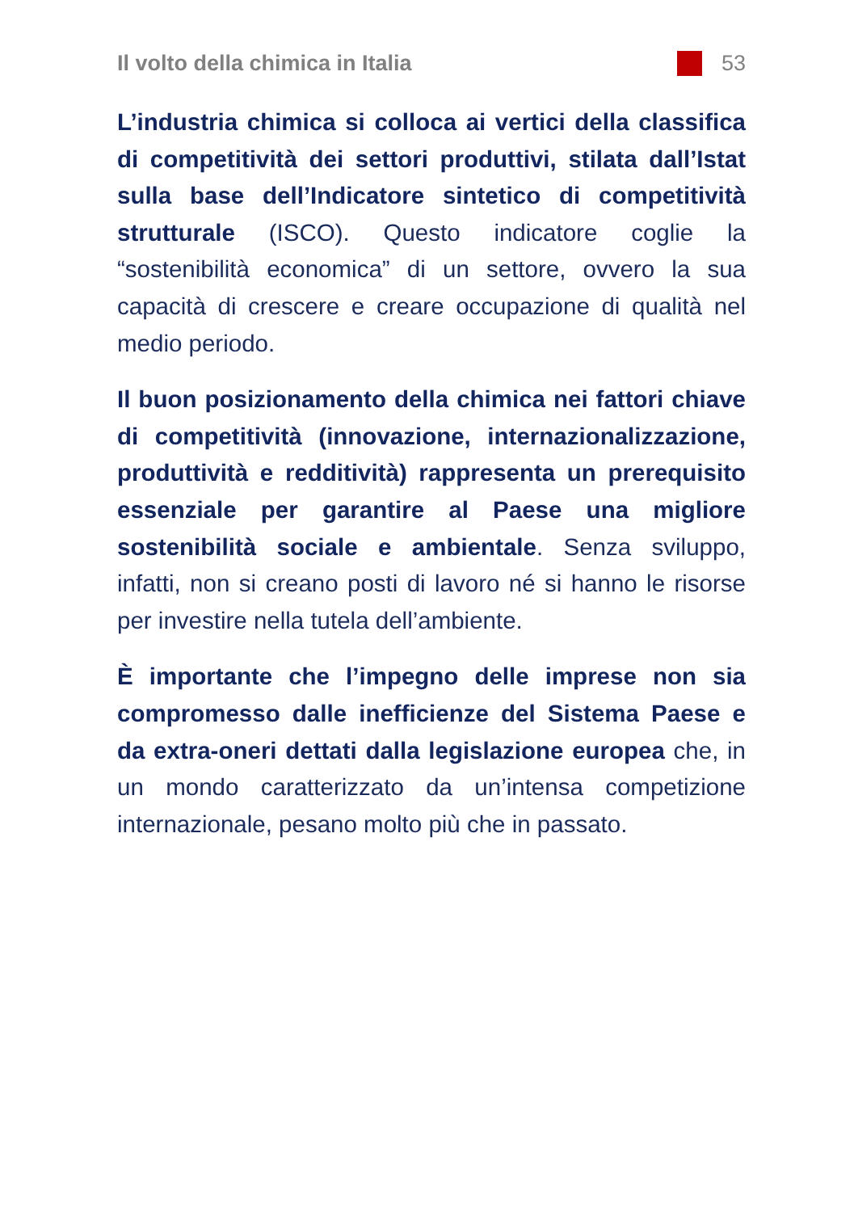Il volto della chimica in Italia 53
L’industria chimica si colloca ai vertici della classifica di competitività dei settori produttivi, stilata dall’Istat sulla base dell’Indicatore sintetico di competitività strutturale (ISCO). Questo indicatore coglie la “sostenibilità economica” di un settore, ovvero la sua capacità di crescere e creare occupazione di qualità nel medio periodo.
Il buon posizionamento della chimica nei fattori chiave di competitività (innovazione, internazionalizzazione, produttività e redditività) rappresenta un prerequisito essenziale per garantire al Paese una migliore sostenibilità sociale e ambientale. Senza sviluppo, infatti, non si creano posti di lavoro né si hanno le risorse per investire nella tutela dell’ambiente.
È importante che l’impegno delle imprese non sia compromesso dalle inefficienze del Sistema Paese e da extra-oneri dettati dalla legislazione europea che, in un mondo caratterizzato da un’intensa competizione internazionale, pesano molto più che in passato.